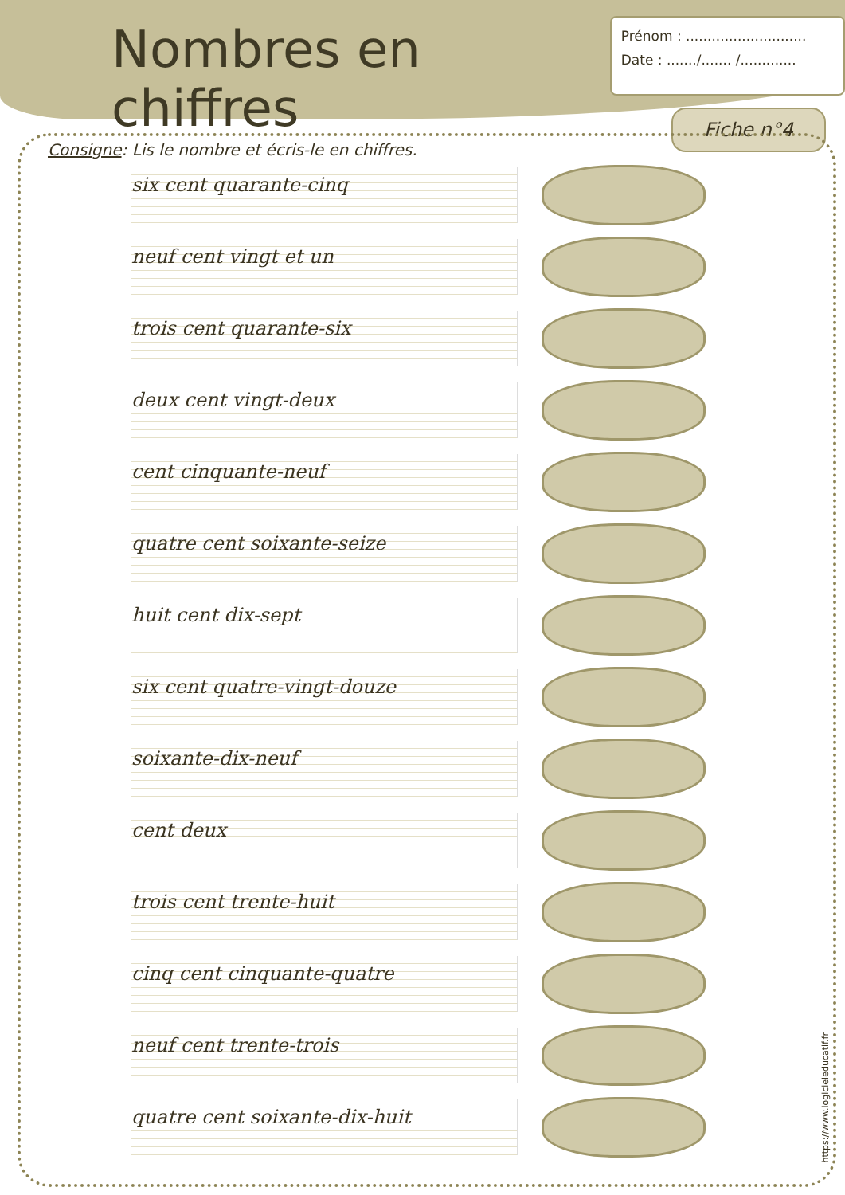Nombres en chiffres
Prénom : ............................
Date : ......./....... /.............
Fiche n°4
Consigne: Lis le nombre et écris-le en chiffres.
six cent quarante-cinq
neuf cent vingt et un
trois cent quarante-six
deux cent vingt-deux
cent cinquante-neuf
quatre cent soixante-seize
huit cent dix-sept
six cent quatre-vingt-douze
soixante-dix-neuf
cent deux
trois cent trente-huit
cinq cent cinquante-quatre
neuf cent trente-trois
quatre cent soixante-dix-huit
https://www.logicieleducatif.fr